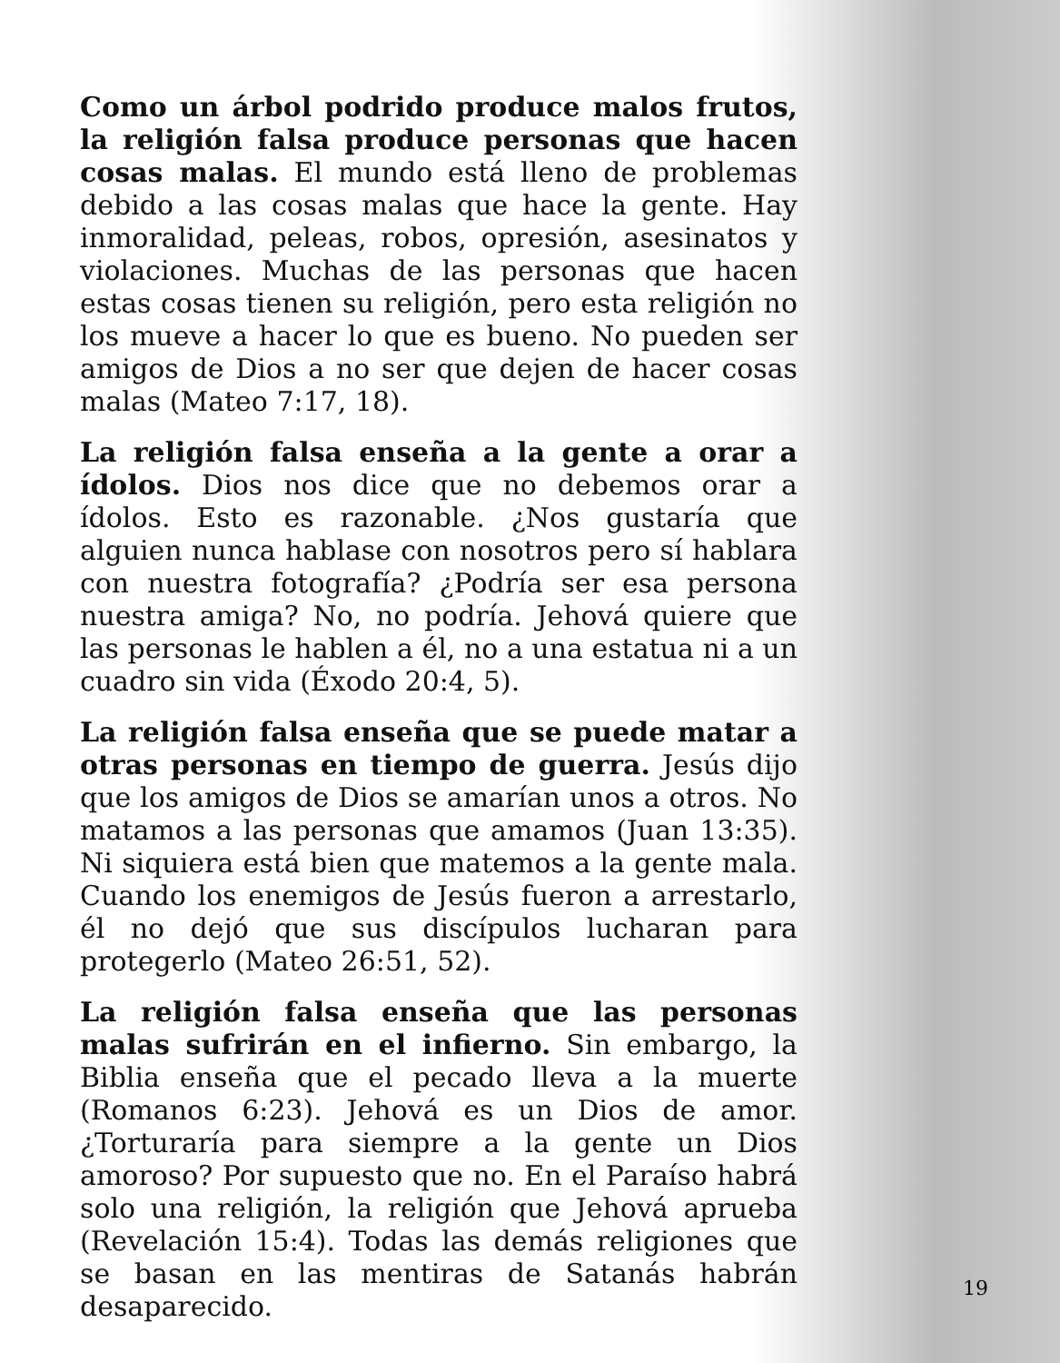Como un árbol podrido produce malos frutos, la religión falsa produce personas que hacen cosas malas. El mundo está lleno de problemas debido a las cosas malas que hace la gente. Hay inmoralidad, peleas, robos, opresión, asesinatos y violaciones. Muchas de las personas que hacen estas cosas tienen su religión, pero esta religión no los mueve a hacer lo que es bueno. No pueden ser amigos de Dios a no ser que dejen de hacer cosas malas (Mateo 7:17, 18).
La religión falsa enseña a la gente a orar a ídolos. Dios nos dice que no debemos orar a ídolos. Esto es razonable. ¿Nos gustaría que alguien nunca hablase con nosotros pero sí hablara con nuestra fotografía? ¿Podría ser esa persona nuestra amiga? No, no podría. Jehová quiere que las personas le hablen a él, no a una estatua ni a un cuadro sin vida (Éxodo 20:4, 5).
La religión falsa enseña que se puede matar a otras personas en tiempo de guerra. Jesús dijo que los amigos de Dios se amarían unos a otros. No matamos a las personas que amamos (Juan 13:35). Ni siquiera está bien que matemos a la gente mala. Cuando los enemigos de Jesús fueron a arrestarlo, él no dejó que sus discípulos lucharan para protegerlo (Mateo 26:51, 52).
La religión falsa enseña que las personas malas sufrirán en el infierno. Sin embargo, la Biblia enseña que el pecado lleva a la muerte (Romanos 6:23). Jehová es un Dios de amor. ¿Torturaría para siempre a la gente un Dios amoroso? Por supuesto que no. En el Paraíso habrá solo una religión, la religión que Jehová aprueba (Revelación 15:4). Todas las demás religiones que se basan en las mentiras de Satanás habrán desaparecido.
19